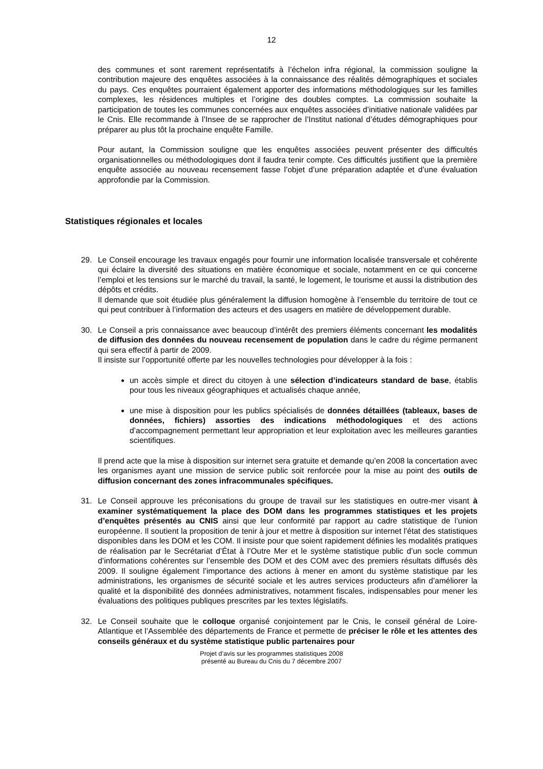12
des communes et sont rarement représentatifs à l’échelon infra régional, la commission souligne la contribution majeure des enquêtes associées à la connaissance des réalités démographiques et sociales du pays. Ces enquêtes pourraient également apporter des informations méthodologiques sur les familles complexes, les résidences multiples et l’origine des doubles comptes. La commission souhaite la participation de toutes les communes concernées aux enquêtes associées d’initiative nationale validées par le Cnis. Elle recommande à l’Insee de se rapprocher de l’Institut national d’études démographiques pour préparer au plus tôt la prochaine enquête Famille.
Pour autant, la Commission souligne que les enquêtes associées peuvent présenter des difficultés organisationnelles ou méthodologiques dont il faudra tenir compte. Ces difficultés justifient que la première enquête associée au nouveau recensement fasse l’objet d’une préparation adaptée et d’une évaluation approfondie par la Commission.
Statistiques régionales et locales
29. Le Conseil encourage les travaux engagés pour fournir une information localisée transversale et cohérente qui éclaire la diversité des situations en matière économique et sociale, notamment en ce qui concerne l’emploi et les tensions sur le marché du travail, la santé, le logement, le tourisme et aussi la distribution des dépôts et crédits.
Il demande que soit étudiée plus généralement la diffusion homogène à l’ensemble du territoire de tout ce qui peut contribuer à l’information des acteurs et des usagers en matière de développement durable.
30. Le Conseil a pris connaissance avec beaucoup d’intérêt des premiers éléments concernant les modalités de diffusion des données du nouveau recensement de population dans le cadre du régime permanent qui sera effectif à partir de 2009.
Il insiste sur l’opportunité offerte par les nouvelles technologies pour développer à la fois :
un accès simple et direct du citoyen à une sélection d’indicateurs standard de base, établis pour tous les niveaux géographiques et actualisés chaque année,
une mise à disposition pour les publics spécialisés de données détaillées (tableaux, bases de données, fichiers) assorties des indications méthodologiques et des actions d’accompagnement permettant leur appropriation et leur exploitation avec les meilleures garanties scientifiques.
Il prend acte que la mise à disposition sur internet sera gratuite et demande qu’en 2008 la concertation avec les organismes ayant une mission de service public soit renforcée pour la mise au point des outils de diffusion concernant des zones infracommunales spécifiques.
31. Le Conseil approuve les préconisations du groupe de travail sur les statistiques en outre-mer visant à examiner systématiquement la place des DOM dans les programmes statistiques et les projets d’enquêtes présentés au CNIS ainsi que leur conformité par rapport au cadre statistique de l’union européenne. Il soutient la proposition de tenir à jour et mettre à disposition sur internet l’état des statistiques disponibles dans les DOM et les COM. Il insiste pour que soient rapidement définies les modalités pratiques de réalisation par le Secrétariat d’État à l’Outre Mer et le système statistique public d’un socle commun d’informations cohérentes sur l’ensemble des DOM et des COM avec des premiers résultats diffusés dès 2009. Il souligne également l’importance des actions à mener en amont du système statistique par les administrations, les organismes de sécurité sociale et les autres services producteurs afin d’améliorer la qualité et la disponibilité des données administratives, notamment fiscales, indispensables pour mener les évaluations des politiques publiques prescrites par les textes législatifs.
32. Le Conseil souhaite que le colloque organisé conjointement par le Cnis, le conseil général de Loire-Atlantique et l’Assemblée des départements de France et permette de préciser le rôle et les attentes des conseils généraux et du système statistique public partenaires pour
Projet d’avis sur les programmes statistiques 2008
présenté au Bureau du Cnis du 7 décembre 2007